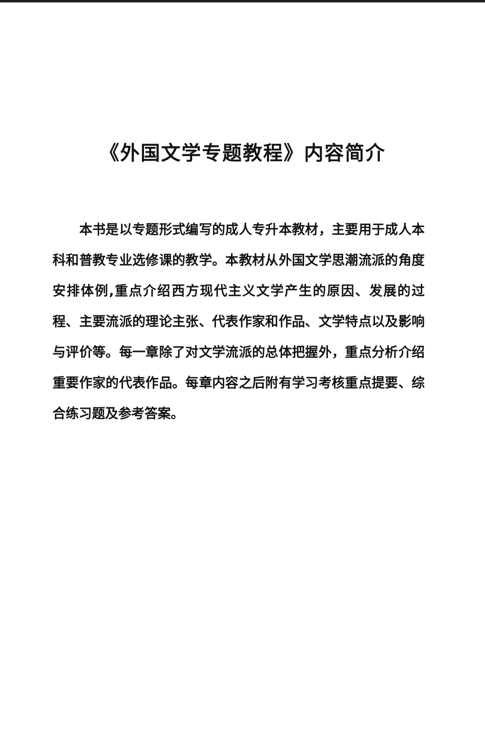《外国文学专题教程》内容简介
　　本书是以专题形式编写的成人专升本教材，主要用于成人本科和普教专业选修课的教学。本教材从外国文学思潮流派的角度安排体例,重点介绍西方现代主义文学产生的原因、发展的过程、主要流派的理论主张、代表作家和作品、文学特点以及影响与评价等。每一章除了对文学流派的总体把握外，重点分析介绍重要作家的代表作品。每章内容之后附有学习考核重点提要、综合练习题及参考答案。